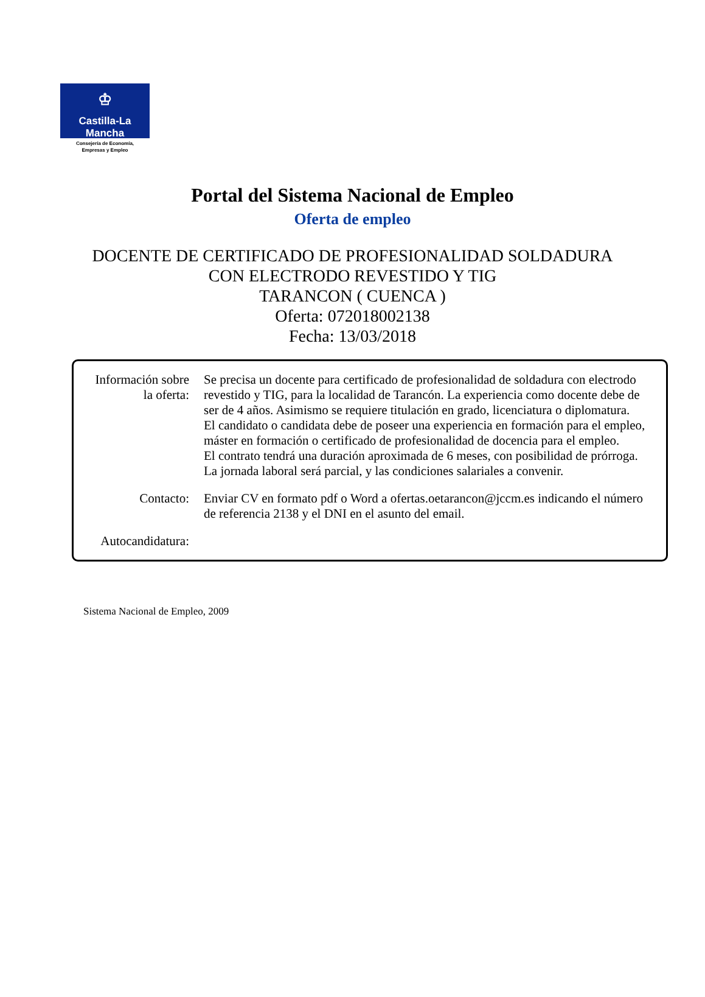♔
Castilla-La Mancha
Consejería de Economía,
Empresas y Empleo
Portal del Sistema Nacional de Empleo
Oferta de empleo
DOCENTE DE CERTIFICADO DE PROFESIONALIDAD SOLDADURA
CON ELECTRODO REVESTIDO Y TIG
TARANCON ( CUENCA )
Oferta: 072018002138
Fecha: 13/03/2018
| Información sobre la oferta: | Se precisa un docente para certificado de profesionalidad de soldadura con electrodo revestido y TIG, para la localidad de Tarancón. La experiencia como docente debe de ser de 4 años. Asimismo se requiere titulación en grado, licenciatura o diplomatura. El candidato o candidata debe de poseer una experiencia en formación para el empleo, máster en formación o certificado de profesionalidad de docencia para el empleo. El contrato tendrá una duración aproximada de 6 meses, con posibilidad de prórroga. La jornada laboral será parcial, y las condiciones salariales a convenir. |
| Contacto: | Enviar CV en formato pdf o Word a ofertas.oetarancon@jccm.es indicando el número de referencia 2138 y el DNI en el asunto del email. |
| Autocandidatura: | |
Sistema Nacional de Empleo, 2009